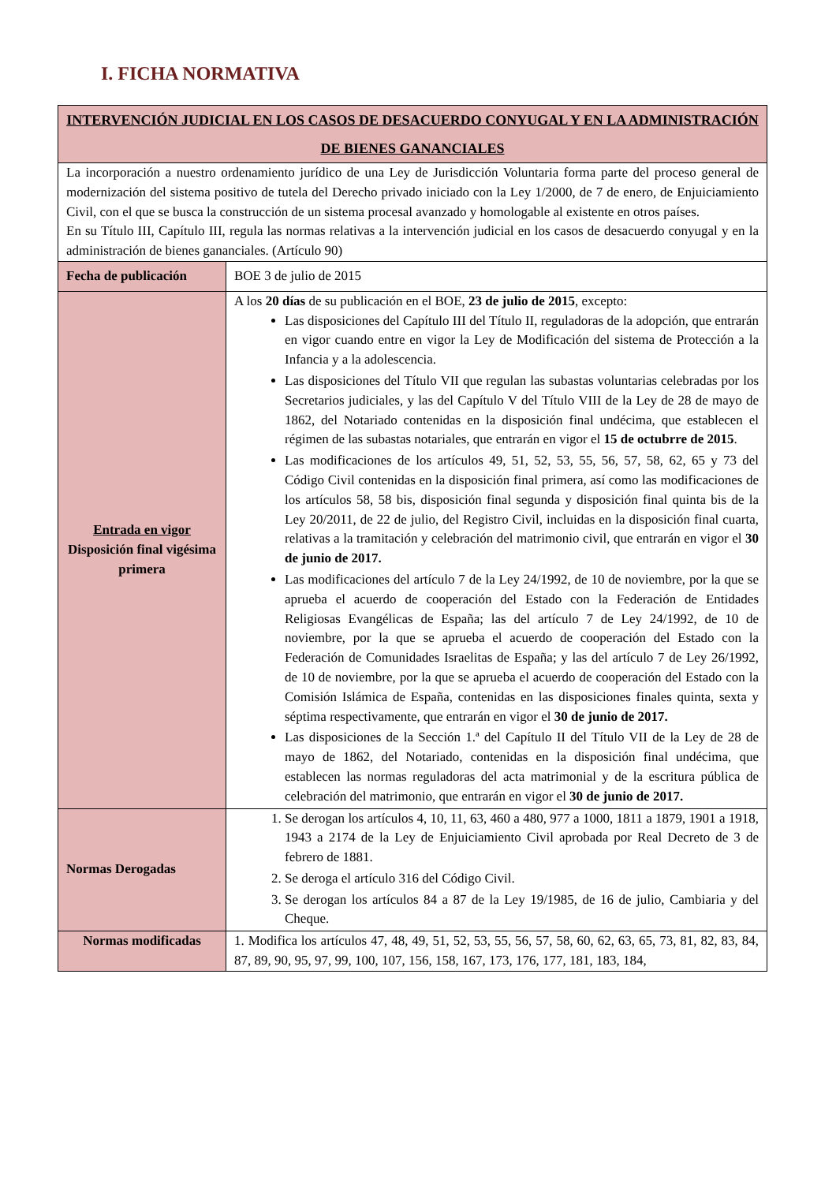I. FICHA NORMATIVA
| INTERVENCIÓN JUDICIAL EN LOS CASOS DE DESACUERDO CONYUGAL Y EN LA ADMINISTRACIÓN DE BIENES GANANCIALES | |
| --- | --- |
| La incorporación a nuestro ordenamiento jurídico de una Ley de Jurisdicción Voluntaria forma parte del proceso general de modernización del sistema positivo de tutela del Derecho privado iniciado con la Ley 1/2000, de 7 de enero, de Enjuiciamiento Civil, con el que se busca la construcción de un sistema procesal avanzado y homologable al existente en otros países. En su Título III, Capítulo III, regula las normas relativas a la intervención judicial en los casos de desacuerdo conyugal y en la administración de bienes gananciales. (Artículo 90) | |
| Fecha de publicación | BOE 3 de julio de 2015 |
| Entrada en vigor Disposición final vigésima primera | A los 20 días de su publicación en el BOE, 23 de julio de 2015 , excepto: Las disposiciones del Capítulo III del Título II, reguladoras de la adopción, que entrarán en vigor cuando entre en vigor la Ley de Modificación del sistema de Protección a la Infancia y a la adolescencia. Las disposiciones del Título VII que regulan las subastas voluntarias celebradas por los Secretarios judiciales, y las del Capítulo V del Título VIII de la Ley de 28 de mayo de 1862, del Notariado contenidas en la disposición final undécima, que establecen el régimen de las subastas notariales, que entrarán en vigor el 15 de octubrre de 2015 . Las modificaciones de los artículos 49, 51, 52, 53, 55, 56, 57, 58, 62, 65 y 73 del Código Civil contenidas en la disposición final primera, así como las modificaciones de los artículos 58, 58 bis, disposición final segunda y disposición final quinta bis de la Ley 20/2011, de 22 de julio, del Registro Civil, incluidas en la disposición final cuarta, relativas a la tramitación y celebración del matrimonio civil, que entrarán en vigor el 30 de junio de 2017. Las modificaciones del artículo 7 de la Ley 24/1992, de 10 de noviembre, por la que se aprueba el acuerdo de cooperación del Estado con la Federación de Entidades Religiosas Evangélicas de España; las del artículo 7 de Ley 24/1992, de 10 de noviembre, por la que se aprueba el acuerdo de cooperación del Estado con la Federación de Comunidades Israelitas de España; y las del artículo 7 de Ley 26/1992, de 10 de noviembre, por la que se aprueba el acuerdo de cooperación del Estado con la Comisión Islámica de España, contenidas en las disposiciones finales quinta, sexta y séptima respectivamente, que entrarán en vigor el 30 de junio de 2017. Las disposiciones de la Sección 1.ª del Capítulo II del Título VII de la Ley de 28 de mayo de 1862, del Notariado, contenidas en la disposición final undécima, que establecen las normas reguladoras del acta matrimonial y de la escritura pública de celebración del matrimonio, que entrarán en vigor el 30 de junio de 2017. |
| Normas Derogadas | 1. Se derogan los artículos 4, 10, 11, 63, 460 a 480, 977 a 1000, 1811 a 1879, 1901 a 1918, 1943 a 2174 de la Ley de Enjuiciamiento Civil aprobada por Real Decreto de 3 de febrero de 1881. 2. Se deroga el artículo 316 del Código Civil. 3. Se derogan los artículos 84 a 87 de la Ley 19/1985, de 16 de julio, Cambiaria y del Cheque. |
| Normas modificadas | 1. Modifica los artículos 47, 48, 49, 51, 52, 53, 55, 56, 57, 58, 60, 62, 63, 65, 73, 81, 82, 83, 84, 87, 89, 90, 95, 97, 99, 100, 107, 156, 158, 167, 173, 176, 177, 181, 183, 184, |